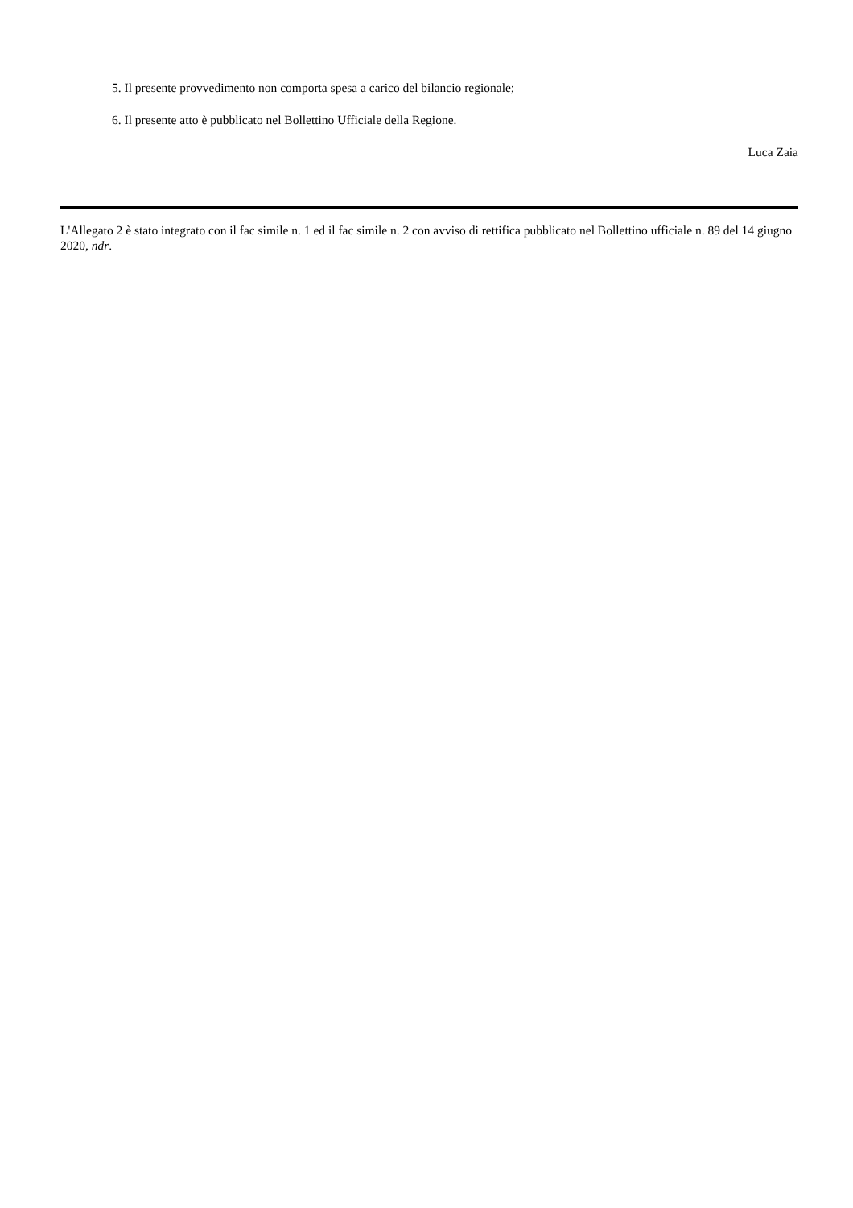5. Il presente provvedimento non comporta spesa a carico del bilancio regionale;
6. Il presente atto è pubblicato nel Bollettino Ufficiale della Regione.
Luca Zaia
L'Allegato 2 è stato integrato con il fac simile n. 1 ed il fac simile n. 2 con avviso di rettifica pubblicato nel Bollettino ufficiale n. 89 del 14 giugno 2020, ndr.